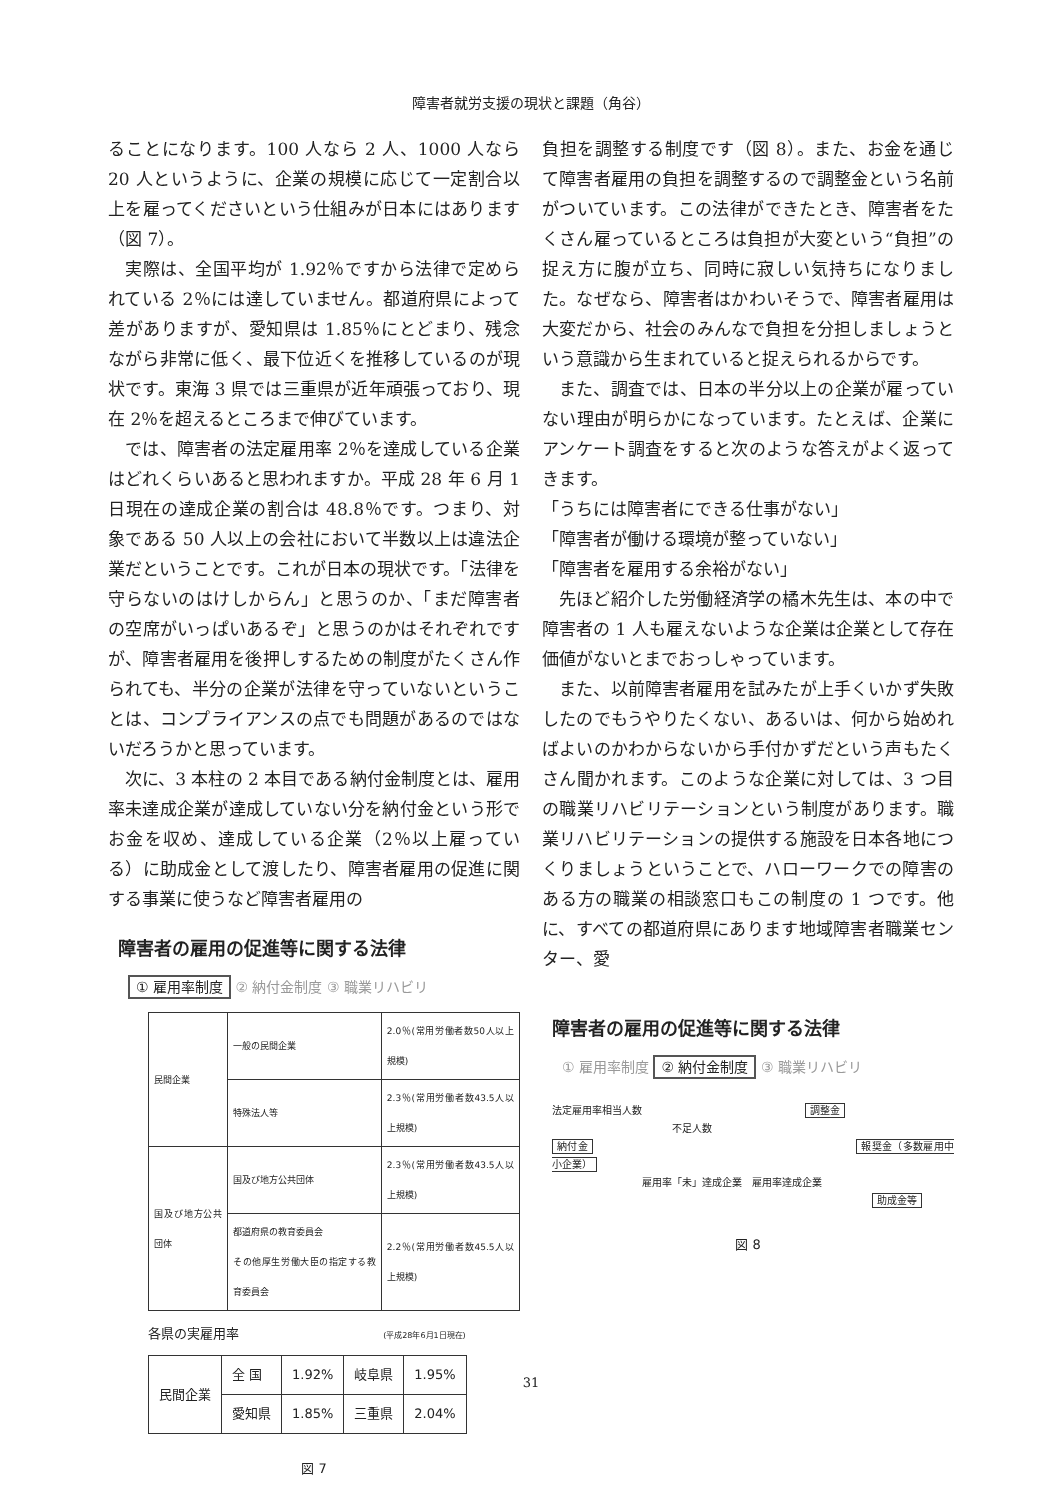障害者就労支援の現状と課題（角谷）
ることになります。100 人なら 2 人、1000 人なら 20 人というように、企業の規模に応じて一定割合以上を雇ってくださいという仕組みが日本にはあります（図 7）。
実際は、全国平均が 1.92％ですから法律で定められている 2％には達していません。都道府県によって差がありますが、愛知県は 1.85％にとどまり、残念ながら非常に低く、最下位近くを推移しているのが現状です。東海 3 県では三重県が近年頑張っており、現在 2％を超えるところまで伸びています。
では、障害者の法定雇用率 2％を達成している企業はどれくらいあると思われますか。平成 28 年 6 月 1 日現在の達成企業の割合は 48.8％です。つまり、対象である 50 人以上の会社において半数以上は違法企業だということです。これが日本の現状です。「法律を守らないのはけしからん」と思うのか、「まだ障害者の空席がいっぱいあるぞ」と思うのかはそれぞれですが、障害者雇用を後押しするための制度がたくさん作られても、半分の企業が法律を守っていないということは、コンプライアンスの点でも問題があるのではないだろうかと思っています。
次に、3 本柱の 2 本目である納付金制度とは、雇用率未達成企業が達成していない分を納付金という形でお金を収め、達成している企業（2％以上雇っている）に助成金として渡したり、障害者雇用の促進に関する事業に使うなど障害者雇用の
障害者の雇用の促進等に関する法律
① 雇用率制度 ② 納付金制度 ③ 職業リハビリ
| 民間企業 | 一般の民間企業 | 2.0％(常用労働者数50人以上規模) |
| | 特殊法人等 | 2.3％(常用労働者数43.5人以上規模) |
| 国及び地方公共団体 | 国及び地方公共団体 | 2.3％(常用労働者数43.5人以上規模) |
| | 都道府県の教育委員会 その他厚生労働大臣の指定する教育委員会 | 2.2％(常用労働者数45.5人以上規模) |
各県の実雇用率 (平成28年6月1日現在)
| 民間企業 | 全 国 | 1.92% | 岐阜県 | 1.95% |
| | 愛知県 | 1.85% | 三重県 | 2.04% |
図 7
負担を調整する制度です（図 8）。また、お金を通じて障害者雇用の負担を調整するので調整金という名前がついています。この法律ができたとき、障害者をたくさん雇っているところは負担が大変という“負担”の捉え方に腹が立ち、同時に寂しい気持ちになりました。なぜなら、障害者はかわいそうで、障害者雇用は大変だから、社会のみんなで負担を分担しましょうという意識から生まれていると捉えられるからです。
また、調査では、日本の半分以上の企業が雇っていない理由が明らかになっています。たとえば、企業にアンケート調査をすると次のような答えがよく返ってきます。
「うちには障害者にできる仕事がない」
「障害者が働ける環境が整っていない」
「障害者を雇用する余裕がない」
先ほど紹介した労働経済学の橘木先生は、本の中で障害者の 1 人も雇えないような企業は企業として存在価値がないとまでおっしゃっています。
また、以前障害者雇用を試みたが上手くいかず失敗したのでもうやりたくない、あるいは、何から始めればよいのかわからないから手付かずだという声もたくさん聞かれます。このような企業に対しては、3 つ目の職業リハビリテーションという制度があります。職業リハビリテーションの提供する施設を日本各地につくりましょうということで、ハローワークでの障害のある方の職業の相談窓口もこの制度の 1 つです。他に、すべての都道府県にあります地域障害者職業センター、愛
障害者の雇用の促進等に関する法律
① 雇用率制度 ② 納付金制度 ③ 職業リハビリ
法定雇用率相当人数 調整金
不足人数
納付金 報奨金（多数雇用中小企業）
雇用率「未」達成企業　雇用率達成企業
助成金等
図 8
31